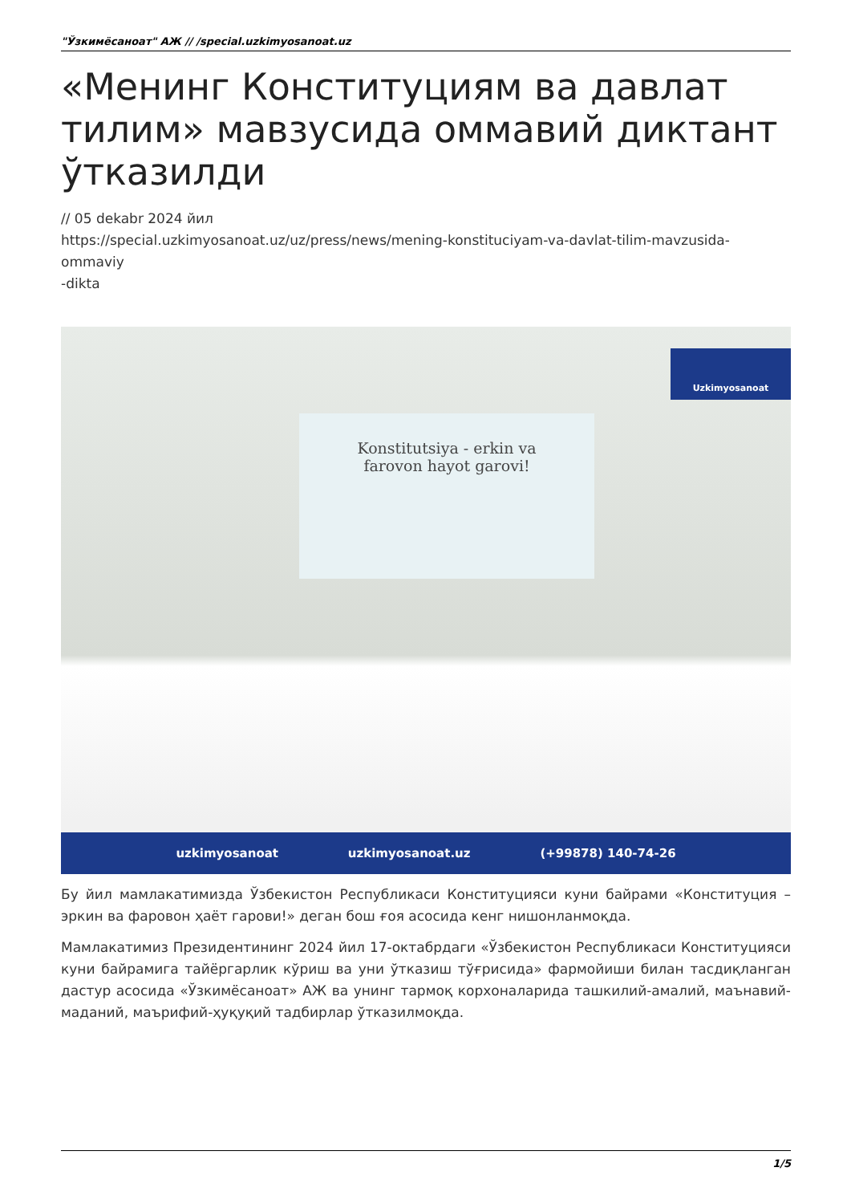"Ўзкимёсаноат" АЖ // /special.uzkimyosanoat.uz
«Менинг Конституциям ва давлат тилим» мавзусида оммавий диктант ўтказилди
// 05 dekabr 2024 йил
https://special.uzkimyosanoat.uz/uz/press/news/mening-konstituciyam-va-davlat-tilim-mavzusida-ommaviy
-dikta
Konstitutsiya - erkin va
farovon hayot garovi!
Uzkimyosanoat
uzkimyosanoat uzkimyosanoat.uz (+99878) 140-74-26
Бу йил мамлакатимизда Ўзбекистон Республикаси Конституцияси куни байрами «Конституция – эркин ва фаровон ҳаёт гарови!» деган бош ғоя асосида кенг нишонланмоқда.
Мамлакатимиз Президентининг 2024 йил 17-октабрдаги «Ўзбекистон Республикаси Конституцияси куни байрамига тайёргарлик кўриш ва уни ўтказиш тўғрисида» фармойиши билан тасдиқланган дастур асосида «Ўзкимёсаноат» АЖ ва унинг тармоқ корхоналарида ташкилий-амалий, маънавий-маданий, маърифий-ҳуқуқий тадбирлар ўтказилмоқда.
1/5